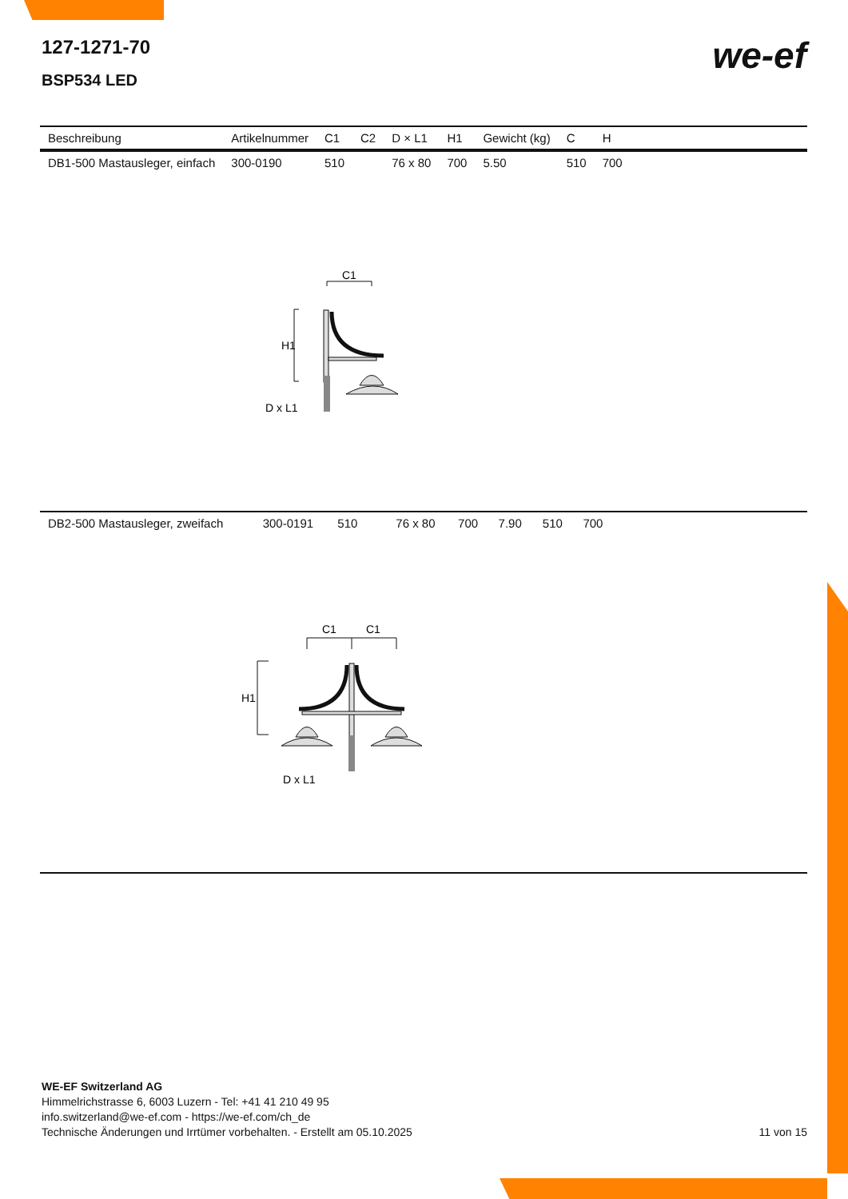127-1271-70
BSP534 LED
we-ef
| Beschreibung | Artikelnummer | C1 | C2 | D × L1 | H1 | Gewicht (kg) | C | H | |
| --- | --- | --- | --- | --- | --- | --- | --- | --- | --- |
| DB1-500 Mastausleger, einfach | 300-0190 | 510 | | 76 x 80 | 700 | 5.50 | 510 | 700 | |
C1
H1
D x L1
| DB2-500 Mastausleger, zweifach | 300-0191 | 510 | | 76 x 80 | 700 | 7.90 | 510 | 700 | |
C1
C1
H1
D x L1
WE-EF Switzerland AG
Himmelrichstrasse 6, 6003 Luzern - Tel: +41 41 210 49 95
info.switzerland@we-ef.com - https://we-ef.com/ch_de
Technische Änderungen und Irrtümer vorbehalten. - Erstellt am 05.10.2025 11 von 15